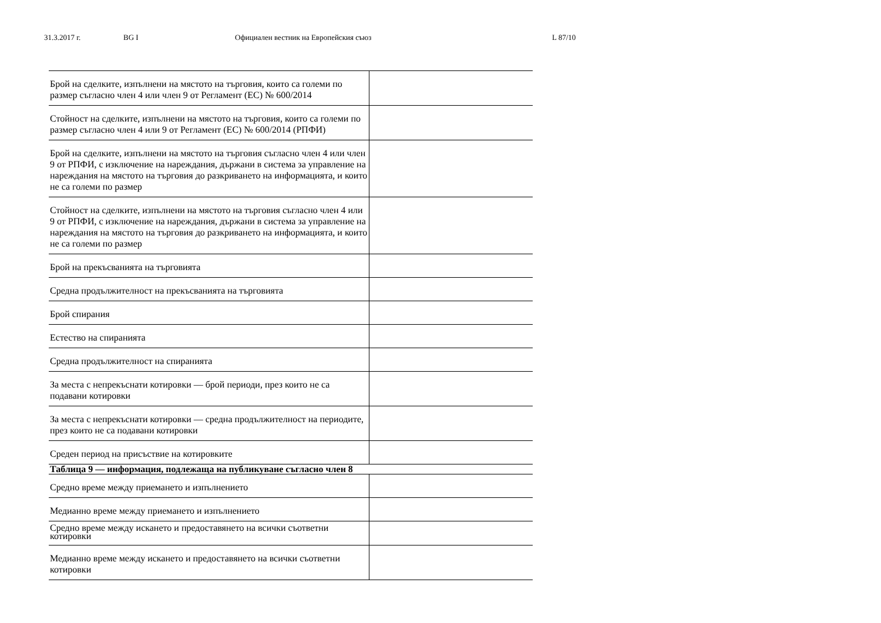31.3.2017 г. BG I Официален вестник на Европейския съюз L 87/10
| Брой на сделките, изпълнени на мястото на търговия, които са големи по размер съгласно член 4 или член 9 от Регламент (ЕС) № 600/2014 | |
| Стойност на сделките, изпълнени на мястото на търговия, които са големи по размер съгласно член 4 или 9 от Регламент (ЕС) № 600/2014 (РПФИ) | |
| Брой на сделките, изпълнени на мястото на търговия съгласно член 4 или член 9 от РПФИ, с изключение на нареждания, държани в система за управление на нареждания на мястото на търговия до разкриването на информацията, и които не са големи по размер | |
| Стойност на сделките, изпълнени на мястото на търговия съгласно член 4 или 9 от РПФИ, с изключение на нареждания, държани в система за управление на нареждания на мястото на търговия до разкриването на информацията, и които не са големи по размер | |
| Брой на прекъсванията на търговията | |
| Средна продължителност на прекъсванията на търговията | |
| Брой спирания | |
| Естество на спиранията | |
| Средна продължителност на спиранията | |
| За места с непрекъснати котировки — брой периоди, през които не са подавани котировки | |
| За места с непрекъснати котировки — средна продължителност на периодите, през които не са подавани котировки | |
| Среден период на присъствие на котировките | |
| Таблица 9 — информация, подлежаща на публикуване съгласно член 8 | |
| Средно време между приемането и изпълнението | |
| Медианно време между приемането и изпълнението | |
| Средно време между искането и предоставянето на всички съответни котировки | |
| Медианно време между искането и предоставянето на всички съответни котировки | |